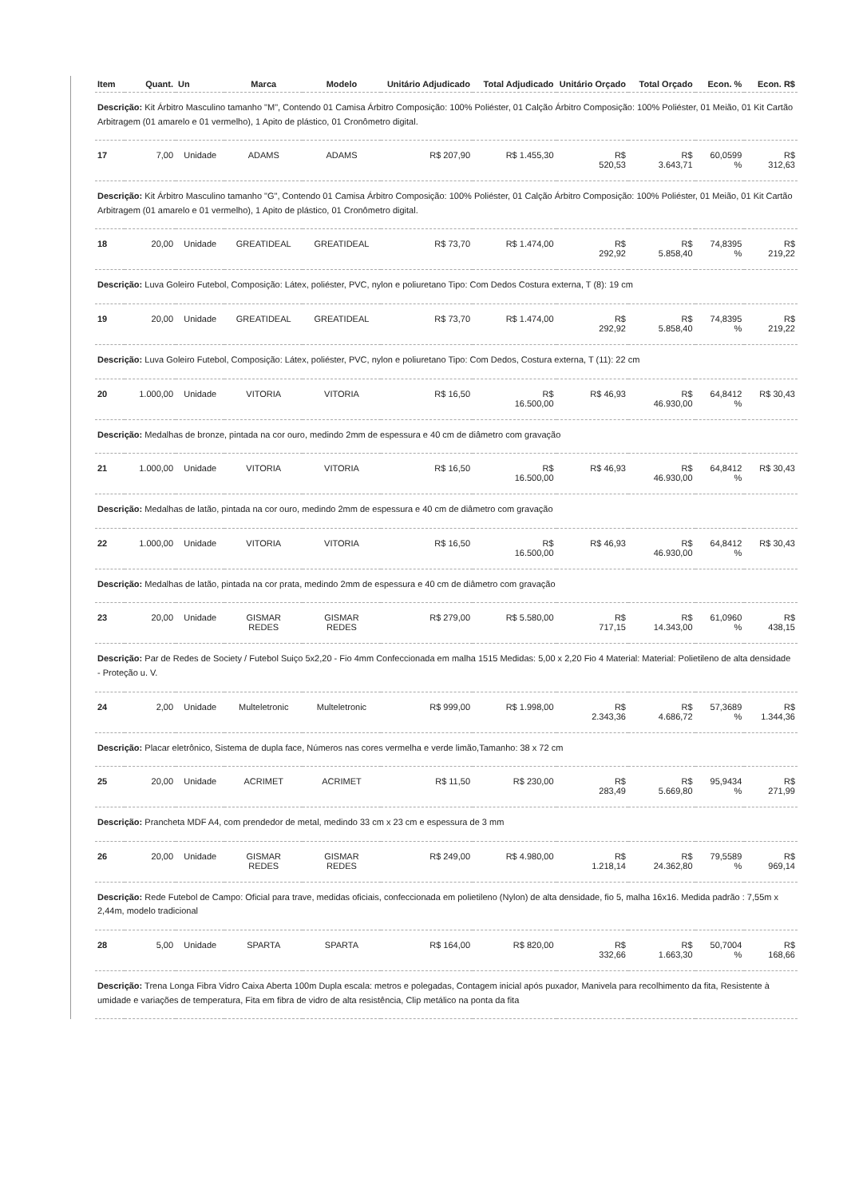| Item | Quant. | Un | Marca | Modelo | Unitário Adjudicado | Total Adjudicado | Unitário Orçado | Total Orçado | Econ. % | Econ. R$ |
| --- | --- | --- | --- | --- | --- | --- | --- | --- | --- | --- |
| Descrição: Kit Árbitro Masculino tamanho "M", Contendo 01 Camisa Árbitro Composição: 100% Poliéster, 01 Calção Árbitro Composição: 100% Poliéster, 01 Meião, 01 Kit Cartão Arbitragem (01 amarelo e 01 vermelho), 1 Apito de plástico, 01 Cronômetro digital. | | | | | | | | | | |
| 17 | 7,00 | Unidade | ADAMS | ADAMS | R$ 207,90 | R$ 1.455,30 | R$ 520,53 | R$ 3.643,71 | 60,0599 % | R$ 312,63 |
| Descrição: Kit Árbitro Masculino tamanho "G", Contendo 01 Camisa Árbitro Composição: 100% Poliéster, 01 Calção Árbitro Composição: 100% Poliéster, 01 Meião, 01 Kit Cartão Arbitragem (01 amarelo e 01 vermelho), 1 Apito de plástico, 01 Cronômetro digital. | | | | | | | | | | |
| 18 | 20,00 | Unidade | GREATIDEAL | GREATIDEAL | R$ 73,70 | R$ 1.474,00 | R$ 292,92 | R$ 5.858,40 | 74,8395 % | R$ 219,22 |
| Descrição: Luva Goleiro Futebol, Composição: Látex, poliéster, PVC, nylon e poliuretano Tipo: Com Dedos Costura externa, T (8): 19 cm | | | | | | | | | | |
| 19 | 20,00 | Unidade | GREATIDEAL | GREATIDEAL | R$ 73,70 | R$ 1.474,00 | R$ 292,92 | R$ 5.858,40 | 74,8395 % | R$ 219,22 |
| Descrição: Luva Goleiro Futebol, Composição: Látex, poliéster, PVC, nylon e poliuretano Tipo: Com Dedos, Costura externa, T (11): 22 cm | | | | | | | | | | |
| 20 | 1.000,00 | Unidade | VITORIA | VITORIA | R$ 16,50 | R$ 16.500,00 | R$ 46,93 | R$ 46.930,00 | 64,8412 % | R$ 30,43 |
| Descrição: Medalhas de bronze, pintada na cor ouro, medindo 2mm de espessura e 40 cm de diâmetro com gravação | | | | | | | | | | |
| 21 | 1.000,00 | Unidade | VITORIA | VITORIA | R$ 16,50 | R$ 16.500,00 | R$ 46,93 | R$ 46.930,00 | 64,8412 % | R$ 30,43 |
| Descrição: Medalhas de latão, pintada na cor ouro, medindo 2mm de espessura e 40 cm de diâmetro com gravação | | | | | | | | | | |
| 22 | 1.000,00 | Unidade | VITORIA | VITORIA | R$ 16,50 | R$ 16.500,00 | R$ 46,93 | R$ 46.930,00 | 64,8412 % | R$ 30,43 |
| Descrição: Medalhas de latão, pintada na cor prata, medindo 2mm de espessura e 40 cm de diâmetro com gravação | | | | | | | | | | |
| 23 | 20,00 | Unidade | GISMAR REDES | GISMAR REDES | R$ 279,00 | R$ 5.580,00 | R$ 717,15 | R$ 14.343,00 | 61,0960 % | R$ 438,15 |
| Descrição: Par de Redes de Society / Futebol Suiço 5x2,20 - Fio 4mm Confeccionada em malha 1515 Medidas: 5,00 x 2,20 Fio 4 Material: Material: Polietileno de alta densidade - Proteção u. V. | | | | | | | | | | |
| 24 | 2,00 | Unidade | Multeletronic | Multeletronic | R$ 999,00 | R$ 1.998,00 | R$ 2.343,36 | R$ 4.686,72 | 57,3689 % | R$ 1.344,36 |
| Descrição: Placar eletrônico, Sistema de dupla face, Números nas cores vermelha e verde limão,Tamanho: 38 x 72 cm | | | | | | | | | | |
| 25 | 20,00 | Unidade | ACRIMET | ACRIMET | R$ 11,50 | R$ 230,00 | R$ 283,49 | R$ 5.669,80 | 95,9434 % | R$ 271,99 |
| Descrição: Prancheta MDF A4, com prendedor de metal, medindo 33 cm x 23 cm e espessura de 3 mm | | | | | | | | | | |
| 26 | 20,00 | Unidade | GISMAR REDES | GISMAR REDES | R$ 249,00 | R$ 4.980,00 | R$ 1.218,14 | R$ 24.362,80 | 79,5589 % | R$ 969,14 |
| Descrição: Rede Futebol de Campo: Oficial para trave, medidas oficiais, confeccionada em polietileno (Nylon) de alta densidade, fio 5, malha 16x16. Medida padrão : 7,55m x 2,44m, modelo tradicional | | | | | | | | | | |
| 28 | 5,00 | Unidade | SPARTA | SPARTA | R$ 164,00 | R$ 820,00 | R$ 332,66 | R$ 1.663,30 | 50,7004 % | R$ 168,66 |
| Descrição: Trena Longa Fibra Vidro Caixa Aberta 100m Dupla escala: metros e polegadas, Contagem inicial após puxador, Manivela para recolhimento da fita, Resistente à umidade e variações de temperatura, Fita em fibra de vidro de alta resistência, Clip metálico na ponta da fita | | | | | | | | | | |